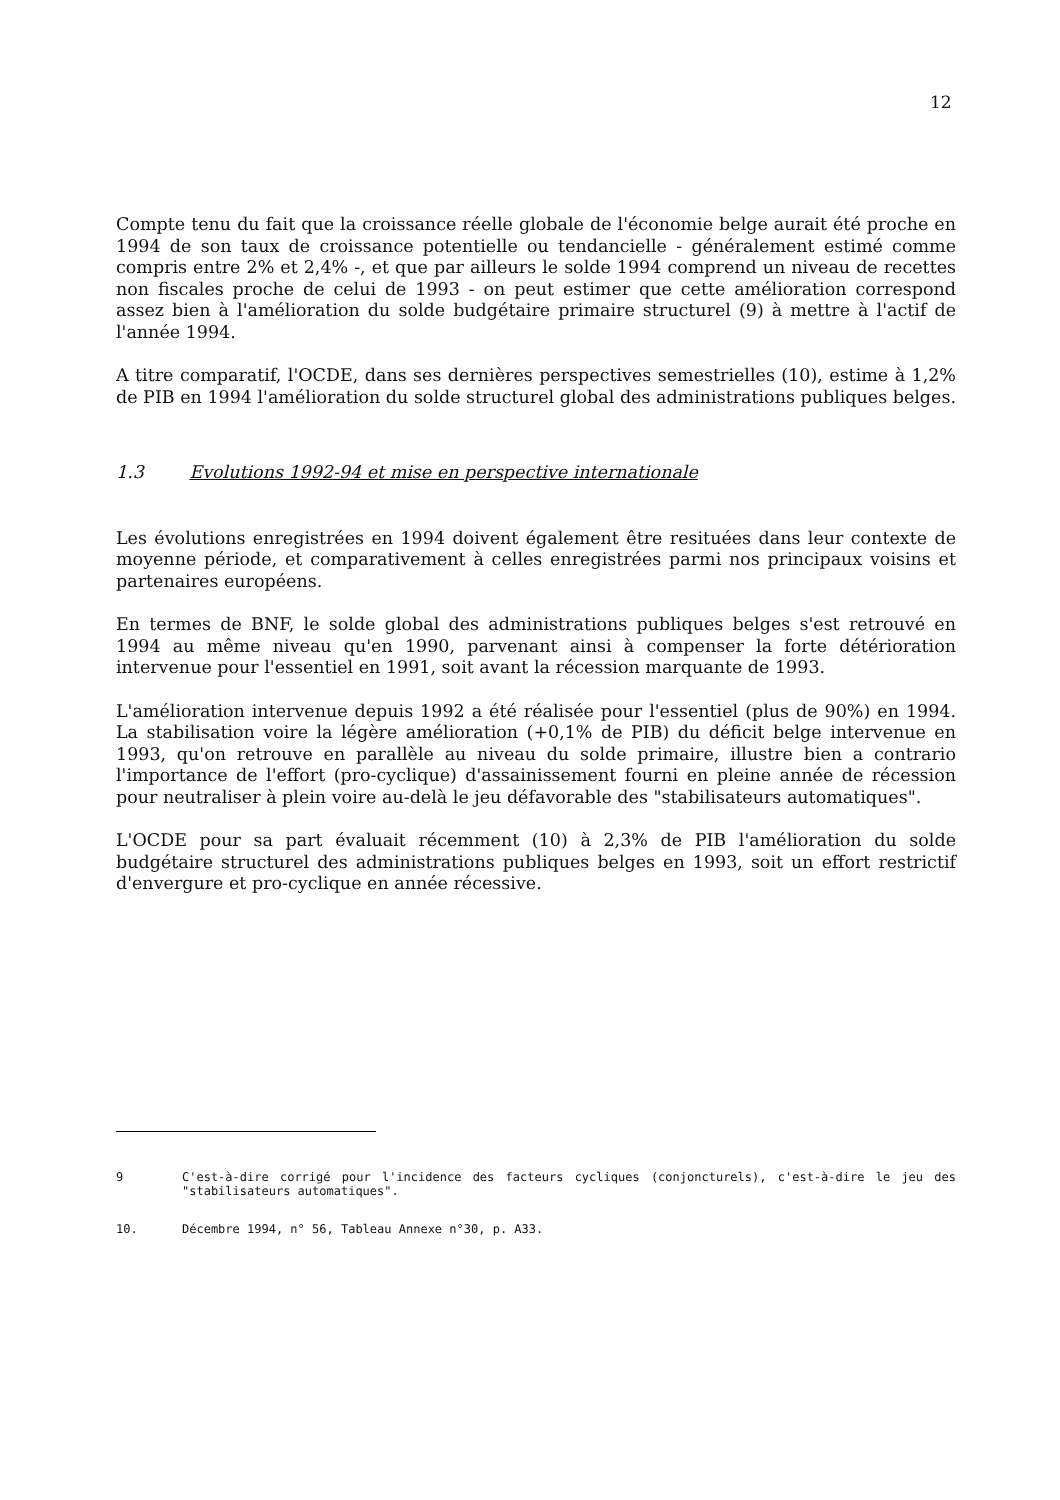12
Compte tenu du fait que la croissance réelle globale de l'économie belge aurait été proche en 1994 de son taux de croissance potentielle ou tendancielle - généralement estimé comme compris entre 2% et 2,4% -, et que par ailleurs le solde 1994 comprend un niveau de recettes non fiscales proche de celui de 1993 - on peut estimer que cette amélioration correspond assez bien à l'amélioration du solde budgétaire primaire structurel (9) à mettre à l'actif de l'année 1994.
A titre comparatif, l'OCDE, dans ses dernières perspectives semestrielles (10), estime à 1,2% de PIB en 1994 l'amélioration du solde structurel global des administrations publiques belges.
1.3 Evolutions 1992-94 et mise en perspective internationale
Les évolutions enregistrées en 1994 doivent également être resituées dans leur contexte de moyenne période, et comparativement à celles enregistrées parmi nos principaux voisins et partenaires européens.
En termes de BNF, le solde global des administrations publiques belges s'est retrouvé en 1994 au même niveau qu'en 1990, parvenant ainsi à compenser la forte détérioration intervenue pour l'essentiel en 1991, soit avant la récession marquante de 1993.
L'amélioration intervenue depuis 1992 a été réalisée pour l'essentiel (plus de 90%) en 1994. La stabilisation voire la légère amélioration (+0,1% de PIB) du déficit belge intervenue en 1993, qu'on retrouve en parallèle au niveau du solde primaire, illustre bien a contrario l'importance de l'effort (pro-cyclique) d'assainissement fourni en pleine année de récession pour neutraliser à plein voire au-delà le jeu défavorable des "stabilisateurs automatiques".
L'OCDE pour sa part évaluait récemment (10) à 2,3% de PIB l'amélioration du solde budgétaire structurel des administrations publiques belges en 1993, soit un effort restrictif d'envergure et pro-cyclique en année récessive.
9 C'est-à-dire corrigé pour l'incidence des facteurs cycliques (conjoncturels), c'est-à-dire le jeu des "stabilisateurs automatiques".
10. Décembre 1994, n° 56, Tableau Annexe n°30, p. A33.